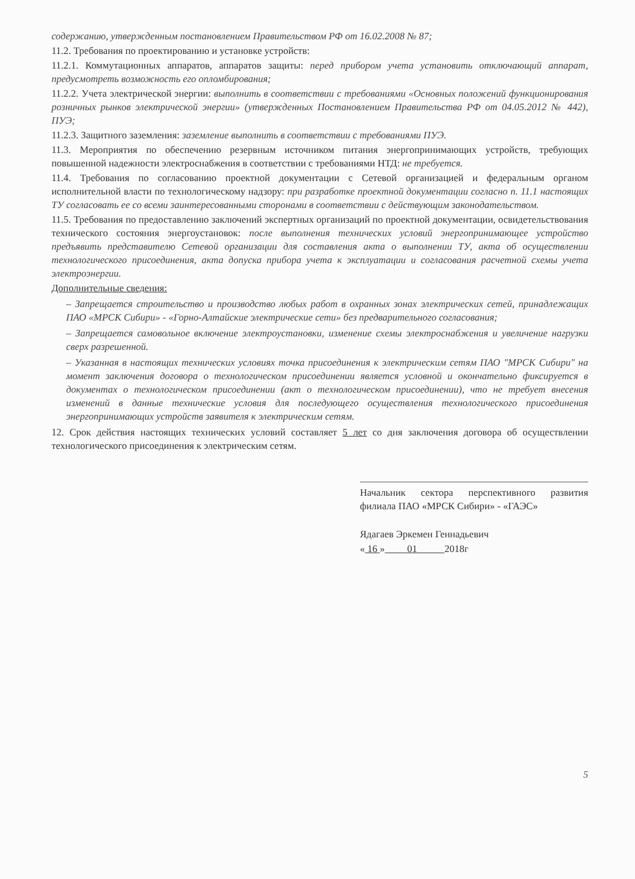содержанию, утвержденным постановлением Правительством РФ от 16.02.2008 № 87;
11.2. Требования по проектированию и установке устройств:
11.2.1. Коммутационных аппаратов, аппаратов защиты: перед прибором учета установить отключающий аппарат, предусмотреть возможность его опломбирования;
11.2.2. Учета электрической энергии: выполнить в соответствии с требованиями «Основных положений функционирования розничных рынков электрической энергии» (утвержденных Постановлением Правительства РФ от 04.05.2012 № 442), ПУЭ;
11.2.3. Защитного заземления: заземление выполнить в соответствии с требованиями ПУЭ.
11.3. Мероприятия по обеспечению резервным источником питания энергопринимающих устройств, требующих повышенной надежности электроснабжения в соответствии с требованиями НТД: не требуется.
11.4. Требования по согласованию проектной документации с Сетевой организацией и федеральным органом исполнительной власти по технологическому надзору: при разработке проектной документации согласно п. 11.1 настоящих ТУ согласовать ее со всеми заинтересованными сторонами в соответствии с действующим законодательством.
11.5. Требования по предоставлению заключений экспертных организаций по проектной документации, освидетельствования технического состояния энергоустановок: после выполнения технических условий энергопринимающее устройство предъявить представителю Сетевой организации для составления акта о выполнении ТУ, акта об осуществлении технологического присоединения, акта допуска прибора учета к эксплуатации и согласования расчетной схемы учета электроэнергии.
Дополнительные сведения:
– Запрещается строительство и производство любых работ в охранных зонах электрических сетей, принадлежащих ПАО «МРСК Сибири» - «Горно-Алтайские электрические сети» без предварительного согласования;
– Запрещается самовольное включение электроустановки, изменение схемы электроснабжения и увеличение нагрузки сверх разрешенной.
– Указанная в настоящих технических условиях точка присоединения к электрическим сетям ПАО "МРСК Сибири" на момент заключения договора о технологическом присоединении является условной и окончательно фиксируется в документах о технологическом присоединении (акт о технологическом присоединении), что не требует внесения изменений в данные технические условия для последующего осуществления технологического присоединения энергопринимающих устройств заявителя к электрическим сетям.
12. Срок действия настоящих технических условий составляет 5 лет со дня заключения договора об осуществлении технологического присоединения к электрическим сетям.
Начальник сектора перспективного развития филиала ПАО «МРСК Сибири» - «ГАЭС»
Ядагаев Эркемен Геннадьевич
« 16 » 01 2018г
5